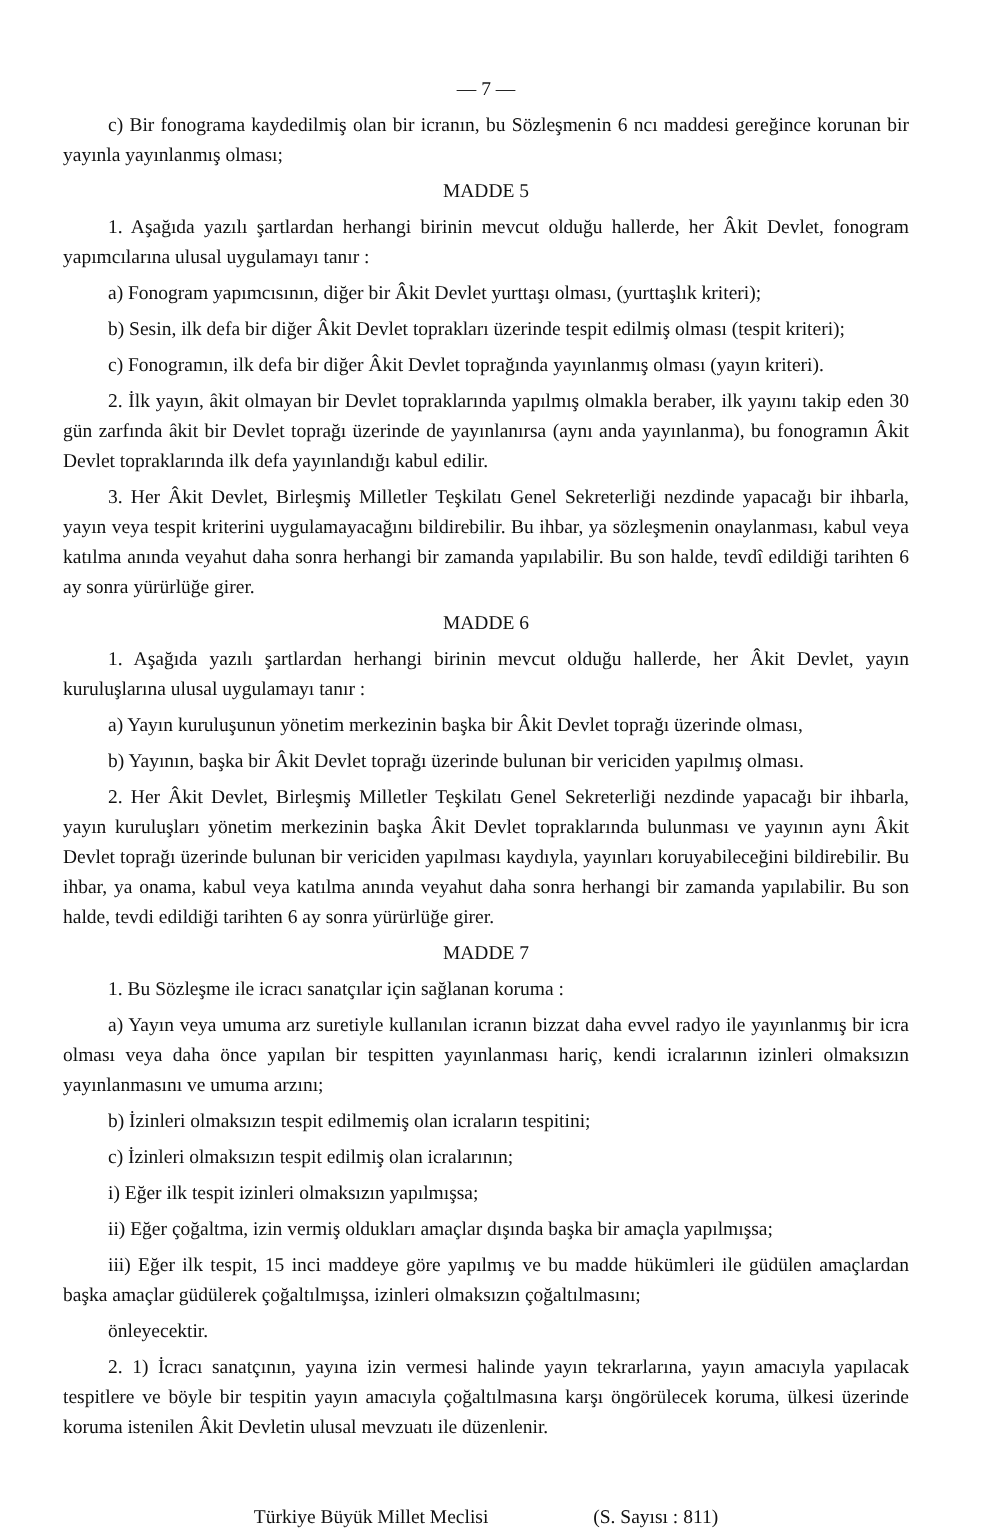— 7 —
c) Bir fonograma kaydedilmiş olan bir icranın, bu Sözleşmenin 6 ncı maddesi gereğince korunan bir yayınla yayınlanmış olması;
MADDE 5
1. Aşağıda yazılı şartlardan herhangi birinin mevcut olduğu hallerde, her Âkit Devlet, fonogram yapımcılarına ulusal uygulamayı tanır :
a) Fonogram yapımcısının, diğer bir Âkit Devlet yurttaşı olması, (yurttaşlık kriteri);
b) Sesin, ilk defa bir diğer Âkit Devlet toprakları üzerinde tespit edilmiş olması (tespit kriteri);
c) Fonogramın, ilk defa bir diğer Âkit Devlet toprağında yayınlanmış olması (yayın kriteri).
2. İlk yayın, âkit olmayan bir Devlet topraklarında yapılmış olmakla beraber, ilk yayını takip eden 30 gün zarfında âkit bir Devlet toprağı üzerinde de yayınlanırsa (aynı anda yayınlanma), bu fonogramın Âkit Devlet topraklarında ilk defa yayınlandığı kabul edilir.
3. Her Âkit Devlet, Birleşmiş Milletler Teşkilatı Genel Sekreterliği nezdinde yapacağı bir ihbarla, yayın veya tespit kriterini uygulamayacağını bildirebilir. Bu ihbar, ya sözleşmenin onaylanması, kabul veya katılma anında veyahut daha sonra herhangi bir zamanda yapılabilir. Bu son halde, tevdî edildiği tarihten 6 ay sonra yürürlüğe girer.
MADDE 6
1. Aşağıda yazılı şartlardan herhangi birinin mevcut olduğu hallerde, her Âkit Devlet, yayın kuruluşlarına ulusal uygulamayı tanır :
a) Yayın kuruluşunun yönetim merkezinin başka bir Âkit Devlet toprağı üzerinde olması,
b) Yayının, başka bir Âkit Devlet toprağı üzerinde bulunan bir vericiden yapılmış olması.
2. Her Âkit Devlet, Birleşmiş Milletler Teşkilatı Genel Sekreterliği nezdinde yapacağı bir ihbarla, yayın kuruluşları yönetim merkezinin başka Âkit Devlet topraklarında bulunması ve yayının aynı Âkit Devlet toprağı üzerinde bulunan bir vericiden yapılması kaydıyla, yayınları koruyabileceğini bildirebilir. Bu ihbar, ya onama, kabul veya katılma anında veyahut daha sonra herhangi bir zamanda yapılabilir. Bu son halde, tevdi edildiği tarihten 6 ay sonra yürürlüğe girer.
MADDE 7
1. Bu Sözleşme ile icracı sanatçılar için sağlanan koruma :
a) Yayın veya umuma arz suretiyle kullanılan icranın bizzat daha evvel radyo ile yayınlanmış bir icra olması veya daha önce yapılan bir tespitten yayınlanması hariç, kendi icralarının izinleri olmaksızın yayınlanmasını ve umuma arzını;
b) İzinleri olmaksızın tespit edilmemiş olan icraların tespitini;
c) İzinleri olmaksızın tespit edilmiş olan icralarının;
i) Eğer ilk tespit izinleri olmaksızın yapılmışsa;
ii) Eğer çoğaltma, izin vermiş oldukları amaçlar dışında başka bir amaçla yapılmışsa;
iii) Eğer ilk tespit, 15 inci maddeye göre yapılmış ve bu madde hükümleri ile güdülen amaçlardan başka amaçlar güdülerek çoğaltılmışsa, izinleri olmaksızın çoğaltılmasını;
önleyecektir.
2. 1) İcracı sanatçının, yayına izin vermesi halinde yayın tekrarlarına, yayın amacıyla yapılacak tespitlere ve böyle bir tespitin yayın amacıyla çoğaltılmasına karşı öngörülecek koruma, ülkesi üzerinde koruma istenilen Âkit Devletin ulusal mevzuatı ile düzenlenir.
Türkiye Büyük Millet Meclisi (S. Sayısı : 811)